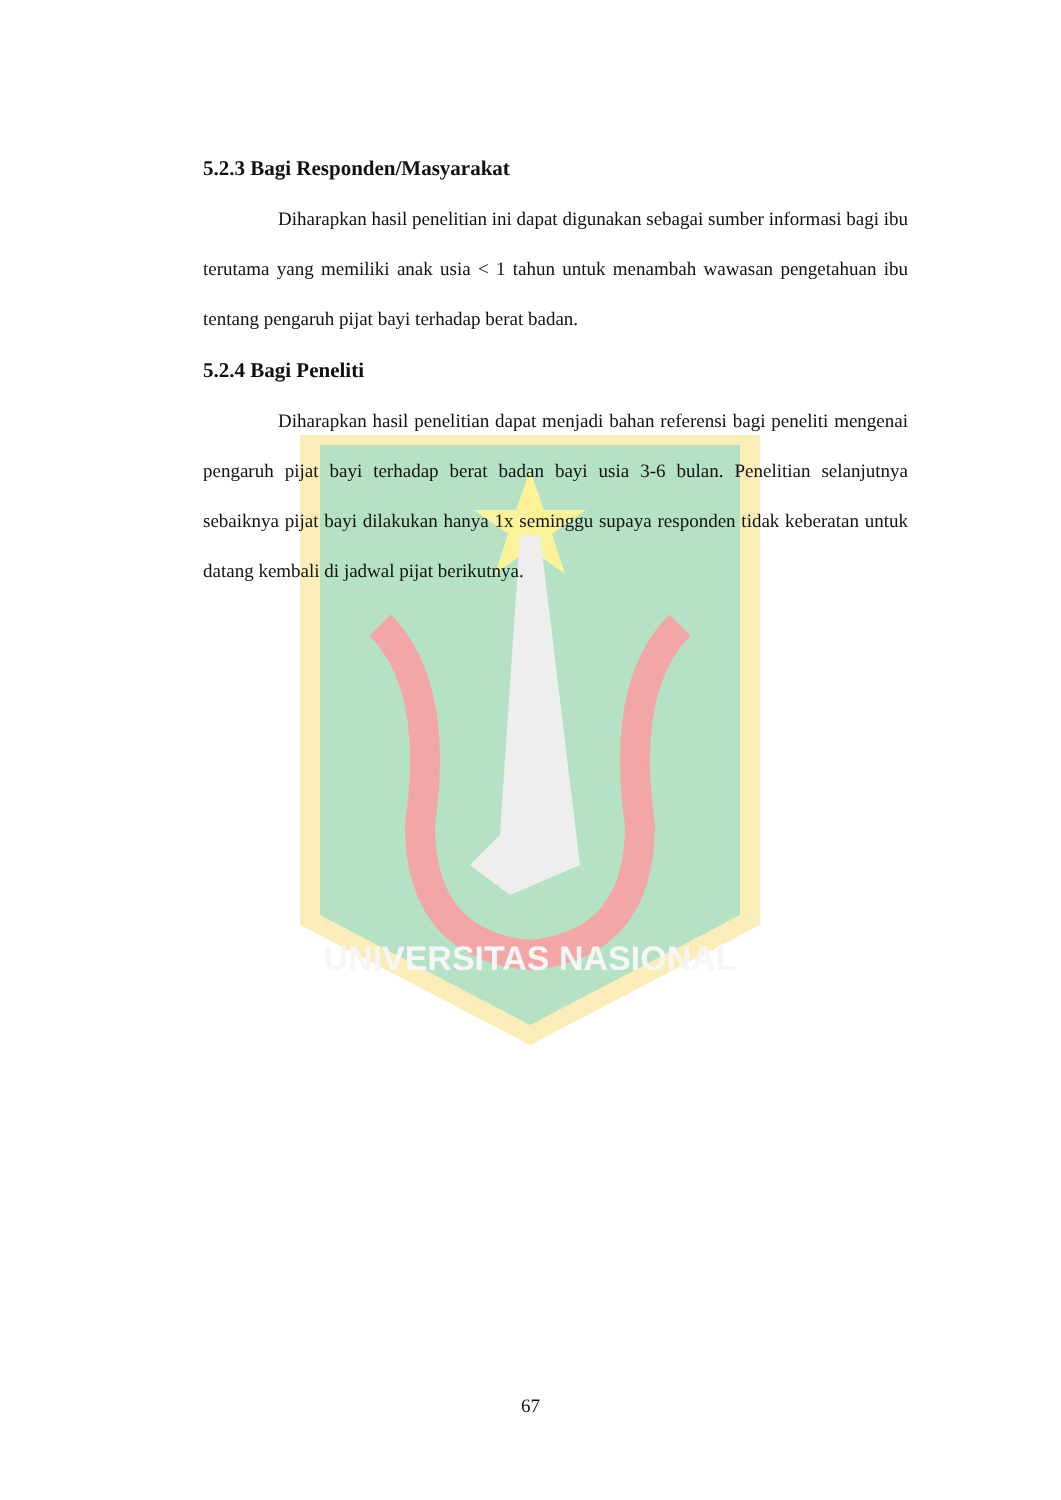UNIVERSITAS NASIONAL
5.2.3 Bagi Responden/Masyarakat
Diharapkan hasil penelitian ini dapat digunakan sebagai sumber informasi bagi ibu terutama yang memiliki anak usia < 1 tahun untuk menambah wawasan pengetahuan ibu tentang pengaruh pijat bayi terhadap berat badan.
5.2.4 Bagi Peneliti
Diharapkan hasil penelitian dapat menjadi bahan referensi bagi peneliti mengenai pengaruh pijat bayi terhadap berat badan bayi usia 3-6 bulan. Penelitian selanjutnya sebaiknya pijat bayi dilakukan hanya 1x seminggu supaya responden tidak keberatan untuk datang kembali di jadwal pijat berikutnya.
67